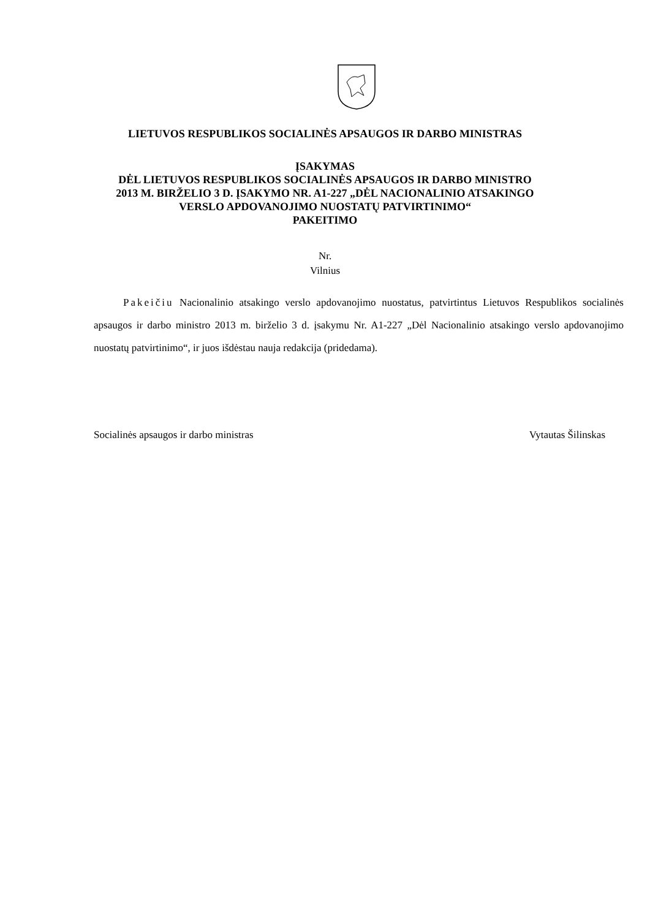LIETUVOS RESPUBLIKOS SOCIALINĖS APSAUGOS IR DARBO MINISTRAS
ĮSAKYMAS
DĖL LIETUVOS RESPUBLIKOS SOCIALINĖS APSAUGOS IR DARBO MINISTRO
2013 M. BIRŽELIO 3 D. ĮSAKYMO NR. A1-227 „DĖL NACIONALINIO ATSAKINGO
VERSLO APDOVANOJIMO NUOSTATŲ PATVIRTINIMO“
PAKEITIMO
Nr.
Vilnius
Pakeičiu Nacionalinio atsakingo verslo apdovanojimo nuostatus, patvirtintus Lietuvos Respublikos socialinės apsaugos ir darbo ministro 2013 m. birželio 3 d. įsakymu Nr. A1-227 „Dėl Nacionalinio atsakingo verslo apdovanojimo nuostatų patvirtinimo“, ir juos išdėstau nauja redakcija (pridedama).
Socialinės apsaugos ir darbo ministras Vytautas Šilinskas